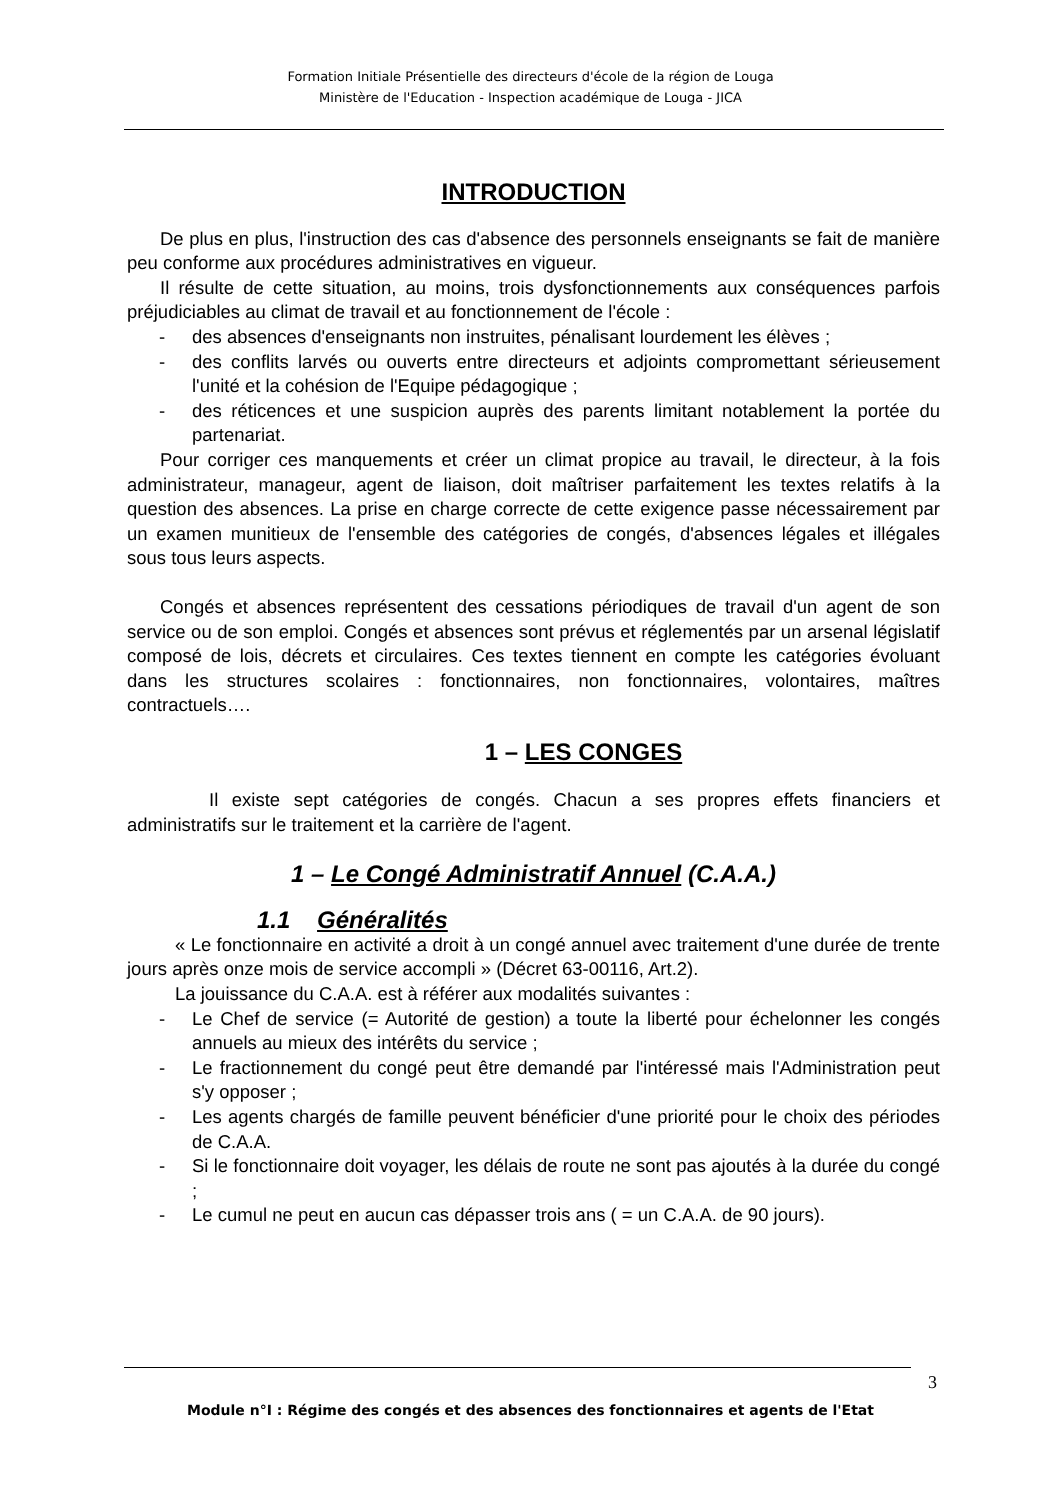Formation Initiale Présentielle des directeurs d'école de la région de Louga
Ministère de l'Education - Inspection académique de Louga - JICA
INTRODUCTION
De plus en plus, l'instruction des cas d'absence des personnels enseignants se fait de manière peu conforme aux procédures administratives en vigueur.
Il résulte de cette situation, au moins, trois dysfonctionnements aux conséquences parfois préjudiciables au climat de travail et au fonctionnement de l'école :
- des absences d'enseignants non instruites, pénalisant lourdement les élèves ;
- des conflits larvés ou ouverts entre directeurs et adjoints compromettant sérieusement l'unité et la cohésion de l'Equipe pédagogique ;
- des réticences et une suspicion auprès des parents limitant notablement la portée du partenariat.
Pour corriger ces manquements et créer un climat propice au travail, le directeur, à la fois administrateur, manageur, agent de liaison, doit maîtriser parfaitement les textes relatifs à la question des absences. La prise en charge correcte de cette exigence passe nécessairement par un examen munitieux de l'ensemble des catégories de congés, d'absences légales et illégales sous tous leurs aspects.
Congés et absences représentent des cessations périodiques de travail d'un agent de son service ou de son emploi. Congés et absences sont prévus et réglementés par un arsenal législatif composé de lois, décrets et circulaires. Ces textes tiennent en compte les catégories évoluant dans les structures scolaires : fonctionnaires, non fonctionnaires, volontaires, maîtres contractuels….
1 – LES CONGES
Il existe sept catégories de congés. Chacun a ses propres effets financiers et administratifs sur le traitement et la carrière de l'agent.
1 – Le Congé Administratif Annuel (C.A.A.)
1.1 Généralités
« Le fonctionnaire en activité a droit à un congé annuel avec traitement d'une durée de trente jours après onze mois de service accompli » (Décret 63-00116, Art.2).
La jouissance du C.A.A. est à référer aux modalités suivantes :
- Le Chef de service (= Autorité de gestion) a toute la liberté pour échelonner les congés annuels au mieux des intérêts du service ;
- Le fractionnement du congé peut être demandé par l'intéressé mais l'Administration peut s'y opposer ;
- Les agents chargés de famille peuvent bénéficier d'une priorité pour le choix des périodes de C.A.A.
- Si le fonctionnaire doit voyager, les délais de route ne sont pas ajoutés à la durée du congé ;
- Le cumul ne peut en aucun cas dépasser trois ans ( = un C.A.A. de 90 jours).
3
Module n°I : Régime des congés et des absences des fonctionnaires et agents de l'Etat